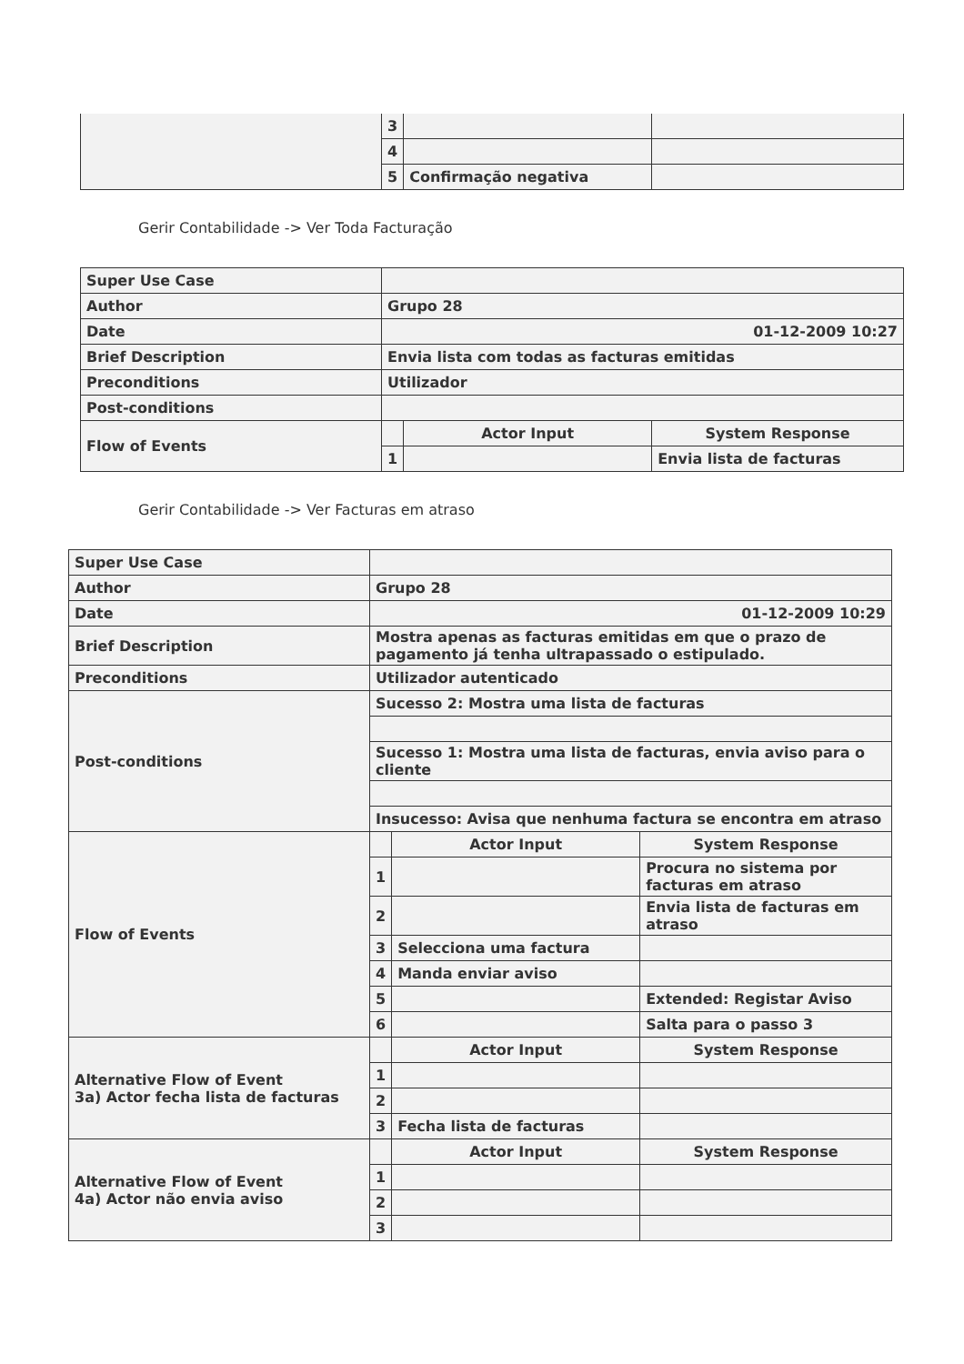| | 3 | | |
| | 4 | | |
| | 5 | Confirmação negativa | |
Gerir Contabilidade -> Ver Toda Facturação
| Super Use Case | | | |
| Author | Grupo 28 | | |
| Date | 01-12-2009 10:27 | | |
| Brief Description | Envia lista com todas as facturas emitidas | | |
| Preconditions | Utilizador | | |
| Post-conditions | | | |
| Flow of Events | | Actor Input | System Response |
| | 1 | | Envia lista de facturas |
Gerir Contabilidade -> Ver Facturas em atraso
| Super Use Case | | | |
| Author | Grupo 28 | | |
| Date | 01-12-2009 10:29 | | |
| Brief Description | Mostra apenas as facturas emitidas em que o prazo de pagamento já tenha ultrapassado o estipulado. | | |
| Preconditions | Utilizador autenticado | | |
| Post-conditions | Sucesso 2: Mostra uma lista de facturas | | |
| | Sucesso 1: Mostra uma lista de facturas, envia aviso para o cliente | | |
| | Insucesso: Avisa que nenhuma factura se encontra em atraso | | |
| Flow of Events | | Actor Input | System Response |
| | 1 | | Procura no sistema por facturas em atraso |
| | 2 | | Envia lista de facturas em atraso |
| | 3 | Selecciona uma factura | |
| | 4 | Manda enviar aviso | |
| | 5 | | Extended: Registar Aviso |
| | 6 | | Salta para o passo 3 |
| Alternative Flow of Event 3a) Actor fecha lista de facturas | | Actor Input | System Response |
| | 1 | | |
| | 2 | | |
| | 3 | Fecha lista de facturas | |
| Alternative Flow of Event 4a) Actor não envia aviso | | Actor Input | System Response |
| | 1 | | |
| | 2 | | |
| | 3 | | |